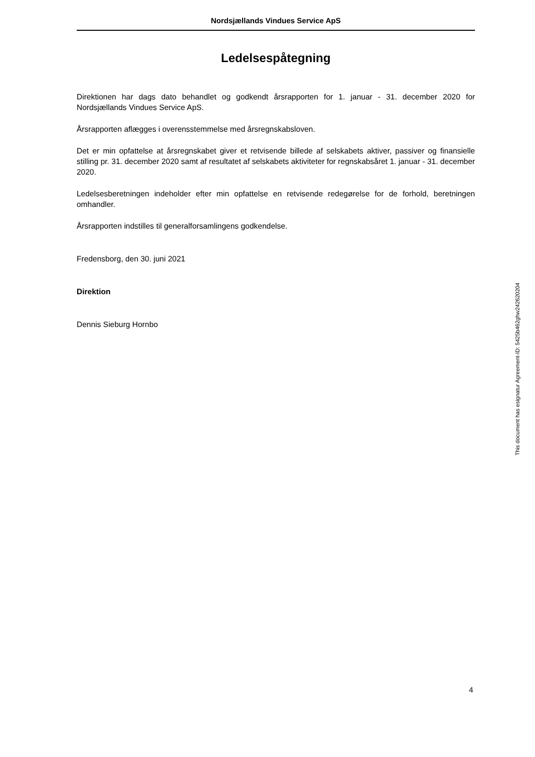Nordsjællands Vindues Service ApS
Ledelsespåtegning
Direktionen har dags dato behandlet og godkendt årsrapporten for 1. januar - 31. december 2020 for Nordsjællands Vindues Service ApS.
Årsrapporten aflægges i overensstemmelse med årsregnskabsloven.
Det er min opfattelse at årsregnskabet giver et retvisende billede af selskabets aktiver, passiver og finansielle stilling pr. 31. december 2020 samt af resultatet af selskabets aktiviteter for regnskabsåret 1. januar - 31. december 2020.
Ledelsesberetningen indeholder efter min opfattelse en retvisende redegørelse for de forhold, beretningen omhandler.
Årsrapporten indstilles til generalforsamlingens godkendelse.
Fredensborg, den 30. juni 2021
Direktion
Dennis Sieburg Hornbo
This document has esignatur Agreement-ID: 5425b462ghw242620204
4